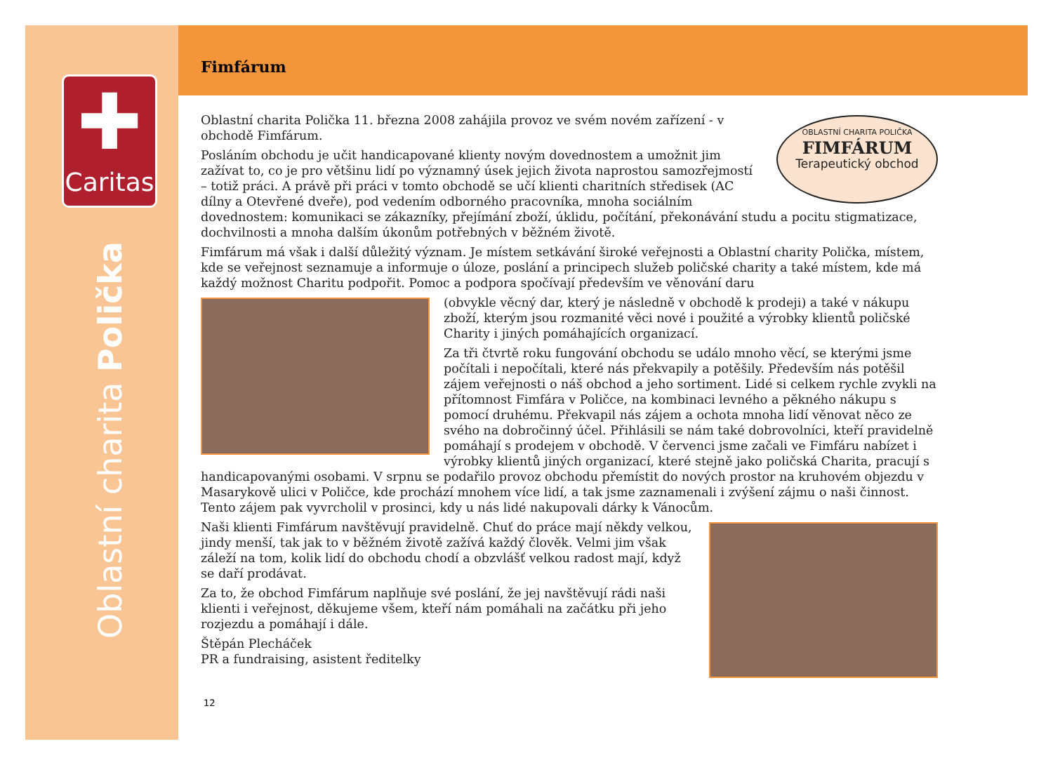✚
Caritas
Oblastní charita Polička
Fimfárum
OBLASTNÍ CHARITA POLIČKA
FIMFÁRUM
Terapeutický obchod
Oblastní charita Polička 11. března 2008 zahájila provoz ve svém novém zařízení - v obchodě Fimfárum.
Posláním obchodu je učit handicapované klienty novým dovednostem a umožnit jim zažívat to, co je pro většinu lidí po významný úsek jejich života naprostou samozřejmostí – totiž práci. A právě při práci v tomto obchodě se učí klienti charitních středisek (AC dílny a Otevřené dveře), pod vedením odborného pracovníka, mnoha sociálním dovednostem: komunikaci se zákazníky, přejímání zboží, úklidu, počítání, překonávání studu a pocitu stigmatizace, dochvilnosti a mnoha dalším úkonům potřebných v běžném životě.
Fimfárum má však i další důležitý význam. Je místem setkávání široké veřejnosti a Oblastní charity Polička, místem, kde se veřejnost seznamuje a informuje o úloze, poslání a principech služeb poličské charity a také místem, kde má každý možnost Charitu podpořit. Pomoc a podpora spočívají především ve věnování daru
(obvykle věcný dar, který je následně v obchodě k prodeji) a také v nákupu zboží, kterým jsou rozmanité věci nové i použité a výrobky klientů poličské Charity i jiných pomáhajících organizací.
Za tři čtvrtě roku fungování obchodu se událo mnoho věcí, se kterými jsme počítali i nepočítali, které nás překvapily a potěšily. Především nás potěšil zájem veřejnosti o náš obchod a jeho sortiment. Lidé si celkem rychle zvykli na přítomnost Fimfára v Poličce, na kombinaci levného a pěkného nákupu s pomocí druhému. Překvapil nás zájem a ochota mnoha lidí věnovat něco ze svého na dobročinný účel. Přihlásili se nám také dobrovolníci, kteří pravidelně pomáhají s prodejem v obchodě. V červenci jsme začali ve Fimfáru nabízet i výrobky klientů jiných organizací, které stejně jako poličská Charita, pracují s handicapovanými osobami. V srpnu se podařilo provoz obchodu přemístit do nových prostor na kruhovém objezdu v Masarykově ulici v Poličce, kde prochází mnohem více lidí, a tak jsme zaznamenali i zvýšení zájmu o naši činnost. Tento zájem pak vyvrcholil v prosinci, kdy u nás lidé nakupovali dárky k Vánocům.
Naši klienti Fimfárum navštěvují pravidelně. Chuť do práce mají někdy velkou, jindy menší, tak jak to v běžném životě zažívá každý člověk. Velmi jim však záleží na tom, kolik lidí do obchodu chodí a obzvlášť velkou radost mají, když se daří prodávat.
Za to, že obchod Fimfárum naplňuje své poslání, že jej navštěvují rádi naši klienti i veřejnost, děkujeme všem, kteří nám pomáhali na začátku při jeho rozjezdu a pomáhají i dále.
Štěpán Plecháček
PR a fundraising, asistent ředitelky
12